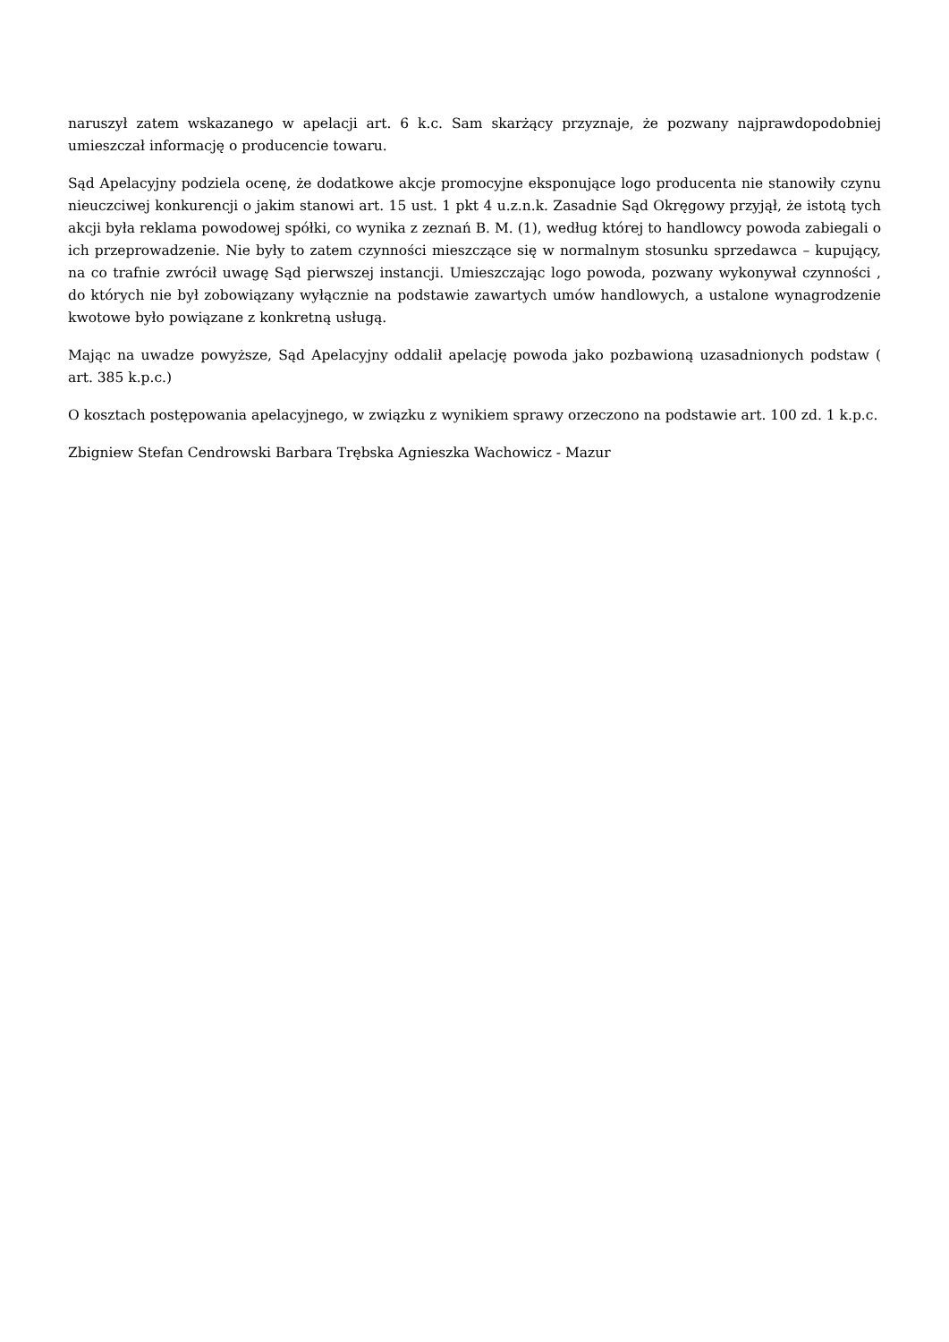naruszył zatem wskazanego w apelacji art. 6 k.c. Sam skarżący przyznaje, że pozwany najprawdopodobniej umieszczał informację o producencie towaru.
Sąd Apelacyjny podziela ocenę, że dodatkowe akcje promocyjne eksponujące logo producenta nie stanowiły czynu nieuczciwej konkurencji o jakim stanowi art. 15 ust. 1 pkt 4 u.z.n.k. Zasadnie Sąd Okręgowy przyjął, że istotą tych akcji była reklama powodowej spółki, co wynika z zeznań B. M. (1), według której to handlowcy powoda zabiegali o ich przeprowadzenie. Nie były to zatem czynności mieszczące się w normalnym stosunku sprzedawca – kupujący, na co trafnie zwrócił uwagę Sąd pierwszej instancji. Umieszczając logo powoda, pozwany wykonywał czynności , do których nie był zobowiązany wyłącznie na podstawie zawartych umów handlowych, a ustalone wynagrodzenie kwotowe było powiązane z konkretną usługą.
Mając na uwadze powyższe, Sąd Apelacyjny oddalił apelację powoda jako pozbawioną uzasadnionych podstaw ( art. 385 k.p.c.)
O kosztach postępowania apelacyjnego, w związku z wynikiem sprawy orzeczono na podstawie art. 100 zd. 1 k.p.c.
Zbigniew Stefan Cendrowski Barbara Trębska Agnieszka Wachowicz - Mazur